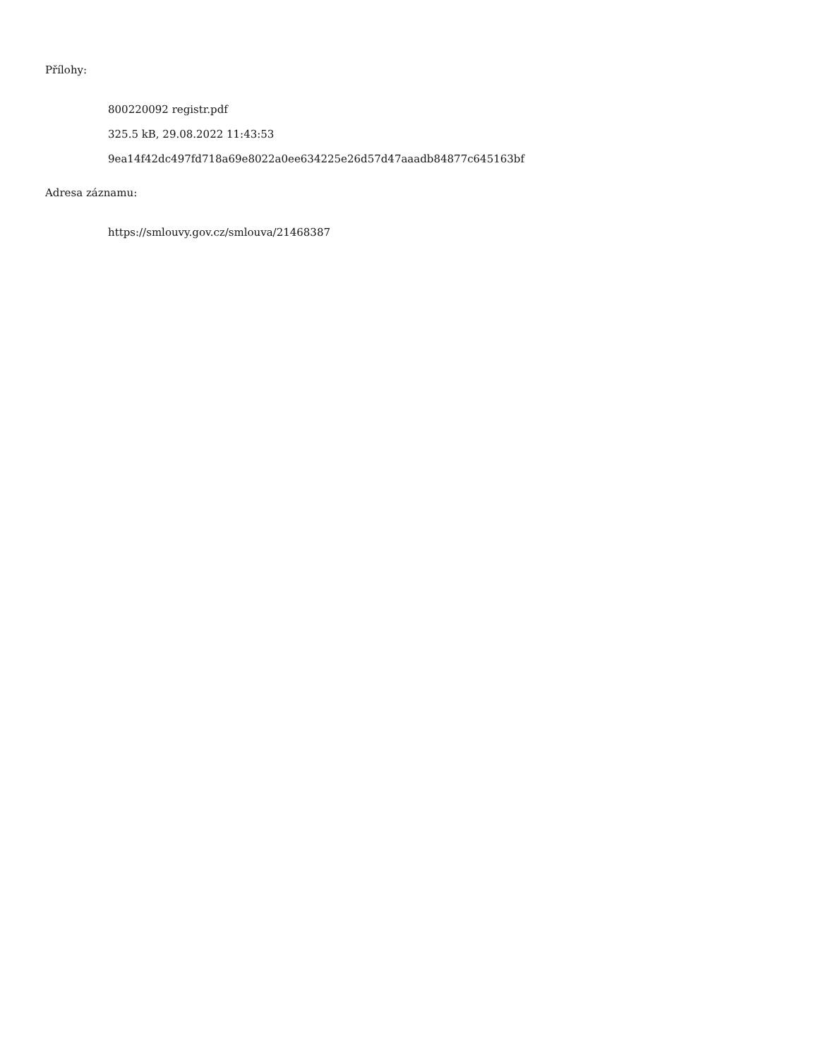Přílohy:
800220092 registr.pdf
325.5 kB, 29.08.2022 11:43:53
9ea14f42dc497fd718a69e8022a0ee634225e26d57d47aaadb84877c645163bf
Adresa záznamu:
https://smlouvy.gov.cz/smlouva/21468387